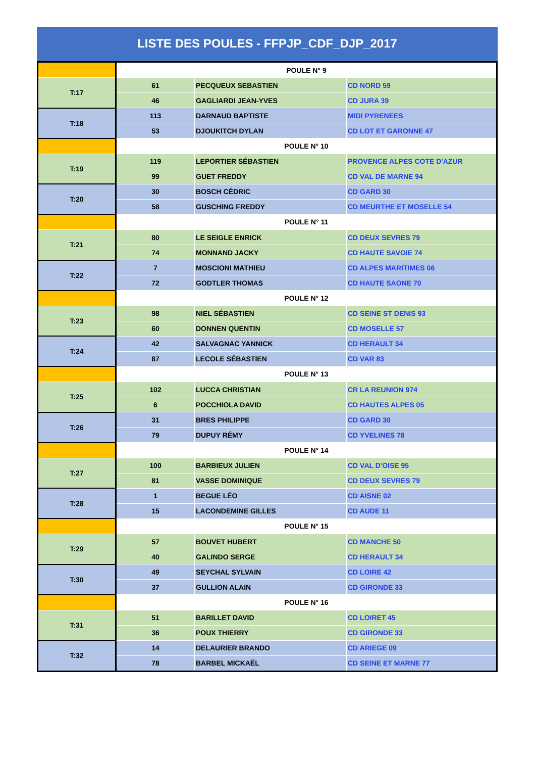LISTE DES POULES - FFPJP_CDF_DJP_2017
| | POULE N° 9 | | |
| T:17 | 61 | PECQUEUX SEBASTIEN | CD NORD 59 |
| | 46 | GAGLIARDI JEAN-YVES | CD JURA 39 |
| T:18 | 113 | DARNAUD BAPTISTE | MIDI PYRENEES |
| | 53 | DJOUKITCH DYLAN | CD LOT ET GARONNE 47 |
| | POULE N° 10 | | |
| T:19 | 119 | LEPORTIER SÉBASTIEN | PROVENCE ALPES COTE D'AZUR |
| | 99 | GUET FREDDY | CD VAL DE MARNE 94 |
| T:20 | 30 | BOSCH CÉDRIC | CD GARD 30 |
| | 58 | GUSCHING FREDDY | CD MEURTHE ET MOSELLE 54 |
| | POULE N° 11 | | |
| T:21 | 80 | LE SEIGLE ENRICK | CD DEUX SEVRES 79 |
| | 74 | MONNAND JACKY | CD HAUTE SAVOIE 74 |
| T:22 | 7 | MOSCIONI MATHIEU | CD ALPES MARITIMES 06 |
| | 72 | GODTLER THOMAS | CD HAUTE SAONE 70 |
| | POULE N° 12 | | |
| T:23 | 98 | NIEL SÉBASTIEN | CD SEINE ST DENIS 93 |
| | 60 | DONNEN QUENTIN | CD MOSELLE 57 |
| T:24 | 42 | SALVAGNAC YANNICK | CD HERAULT 34 |
| | 87 | LECOLE SÉBASTIEN | CD VAR 83 |
| | POULE N° 13 | | |
| T:25 | 102 | LUCCA CHRISTIAN | CR LA REUNION 974 |
| | 6 | POCCHIOLA DAVID | CD HAUTES ALPES 05 |
| T:26 | 31 | BRES PHILIPPE | CD GARD 30 |
| | 79 | DUPUY RÉMY | CD YVELINES 78 |
| | POULE N° 14 | | |
| T:27 | 100 | BARBIEUX JULIEN | CD VAL D'OISE 95 |
| | 81 | VASSE DOMINIQUE | CD DEUX SEVRES 79 |
| T:28 | 1 | BEGUE LÉO | CD AISNE 02 |
| | 15 | LACONDEMINE GILLES | CD AUDE 11 |
| | POULE N° 15 | | |
| T:29 | 57 | BOUVET HUBERT | CD MANCHE 50 |
| | 40 | GALINDO SERGE | CD HERAULT 34 |
| T:30 | 49 | SEYCHAL SYLVAIN | CD LOIRE 42 |
| | 37 | GULLION ALAIN | CD GIRONDE 33 |
| | POULE N° 16 | | |
| T:31 | 51 | BARILLET DAVID | CD LOIRET 45 |
| | 36 | POUX THIERRY | CD GIRONDE 33 |
| T:32 | 14 | DELAURIER BRANDO | CD ARIEGE 09 |
| | 78 | BARBEL MICKAËL | CD SEINE ET MARNE 77 |